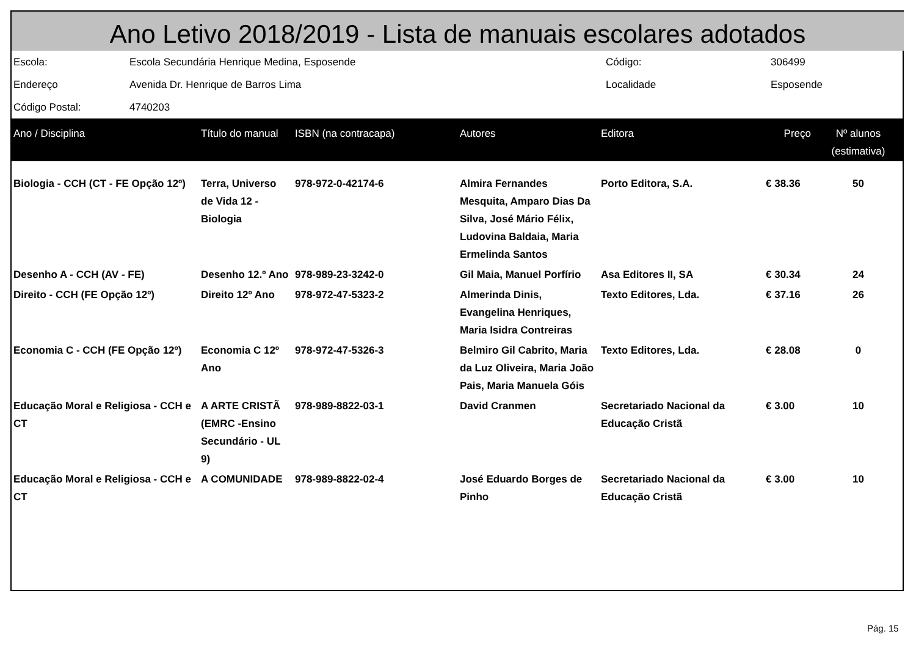Ano Letivo 2018/2019 - Lista de manuais escolares adotados
| Escola: | Escola Secundária Henrique Medina, Esposende | Código: | 306499 |
| Endereço | Avenida Dr. Henrique de Barros Lima | Localidade | Esposende |
| Código Postal: | 4740203 | | |
| Ano / Disciplina | Título do manual | ISBN (na contracapa) | Autores | Editora | Preço | Nº alunos (estimativa) |
| --- | --- | --- | --- | --- | --- | --- |
| Biologia - CCH (CT - FE Opção 12º) | Terra, Universo de Vida 12 - Biologia | 978-972-0-42174-6 | Almira Fernandes Mesquita, Amparo Dias Da Silva, José Mário Félix, Ludovina Baldaia, Maria Ermelinda Santos | Porto Editora, S.A. | € 38.36 | 50 |
| Desenho A - CCH (AV - FE) | Desenho 12.º Ano | 978-989-23-3242-0 | Gil Maia, Manuel Porfírio | Asa Editores II, SA | € 30.34 | 24 |
| Direito - CCH (FE Opção 12º) | Direito 12º Ano | 978-972-47-5323-2 | Almerinda Dinis, Evangelina Henriques, Maria Isidra Contreiras | Texto Editores, Lda. | € 37.16 | 26 |
| Economia C - CCH (FE Opção 12º) | Economia C 12º Ano | 978-972-47-5326-3 | Belmiro Gil Cabrito, Maria da Luz Oliveira, Maria João Pais, Maria Manuela Góis | Texto Editores, Lda. | € 28.08 | 0 |
| Educação Moral e Religiosa - CCH e CT | A ARTE CRISTÃ (EMRC -Ensino Secundário - UL 9) | 978-989-8822-03-1 | David Cranmen | Secretariado Nacional da Educação Cristã | € 3.00 | 10 |
| Educação Moral e Religiosa - CCH e CT | A COMUNIDADE | 978-989-8822-02-4 | José Eduardo Borges de Pinho | Secretariado Nacional da Educação Cristã | € 3.00 | 10 |
Pág. 15